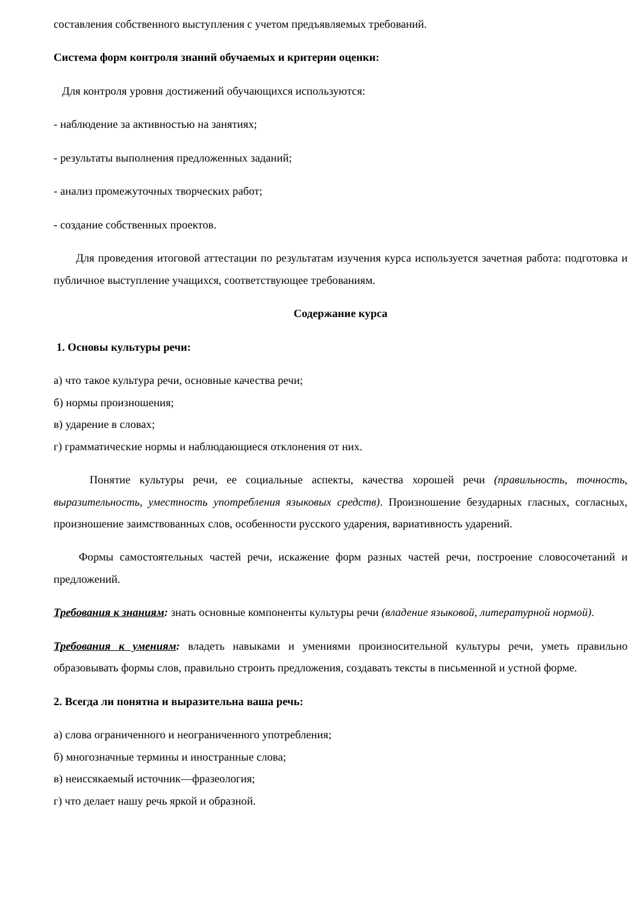составления собственного выступления с учетом предъявляемых требований.
Система форм контроля знаний обучаемых и критерии оценки:
Для контроля уровня достижений обучающихся используются:
- наблюдение за активностью на занятиях;
- результаты выполнения предложенных заданий;
- анализ промежуточных творческих работ;
- создание собственных проектов.
Для проведения итоговой аттестации по результатам изучения курса используется зачетная работа: подготовка и публичное выступление учащихся, соответствующее требованиям.
Содержание курса
1. Основы культуры речи:
а) что такое культура речи, основные качества речи;
б) нормы произношения;
в) ударение в словах;
г) грамматические нормы и наблюдающиеся отклонения от них.
Понятие культуры речи, ее социальные аспекты, качества хорошей речи (правильность, точность, выразительность, уместность употребления языковых средств). Произношение безударных гласных, согласных, произношение заимствованных слов, особенности русского ударения, вариативность ударений.
Формы самостоятельных частей речи, искажение форм разных частей речи, построение словосочетаний и предложений.
Требования к знаниям: знать основные компоненты культуры речи (владение языковой, литературной нормой).
Требования к умениям: владеть навыками и умениями произносительной культуры речи, уметь правильно образовывать формы слов, правильно строить предложения, создавать тексты в письменной и устной форме.
2. Всегда ли понятна и выразительна ваша речь:
а) слова ограниченного и неограниченного употребления;
б) многозначные термины и иностранные слова;
в) неиссякаемый источник—фразеология;
г) что делает нашу речь яркой и образной.